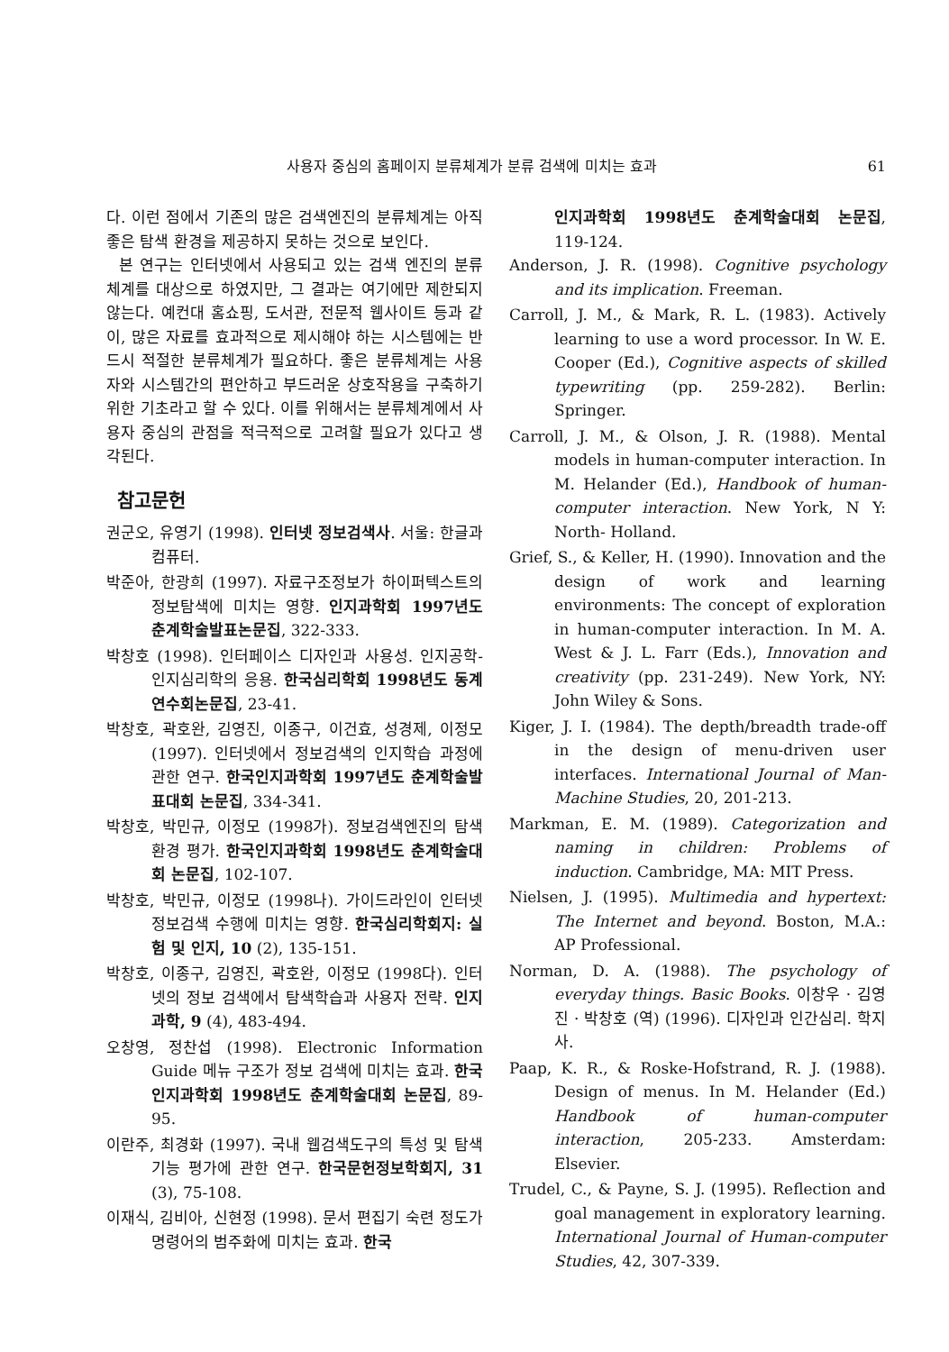사용자 중심의 홈페이지 분류체계가 분류 검색에 미치는 효과 61
다. 이런 점에서 기존의 많은 검색엔진의 분류체계는 아직 좋은 탐색 환경을 제공하지 못하는 것으로 보인다.
본 연구는 인터넷에서 사용되고 있는 검색 엔진의 분류체계를 대상으로 하였지만, 그 결과는 여기에만 제한되지 않는다. 예컨대 홈쇼핑, 도서관, 전문적 웹사이트 등과 같이, 많은 자료를 효과적으로 제시해야 하는 시스템에는 반드시 적절한 분류체계가 필요하다. 좋은 분류체계는 사용자와 시스템간의 편안하고 부드러운 상호작용을 구축하기 위한 기초라고 할 수 있다. 이를 위해서는 분류체계에서 사용자 중심의 관점을 적극적으로 고려할 필요가 있다고 생각된다.
참고문헌
권군오, 유영기 (1998). 인터넷 정보검색사. 서울: 한글과 컴퓨터.
박준아, 한광희 (1997). 자료구조정보가 하이퍼텍스트의 정보탐색에 미치는 영향. 인지과학회 1997년도 춘계학술발표논문집, 322-333.
박창호 (1998). 인터페이스 디자인과 사용성. 인지공학-인지심리학의 응용. 한국심리학회 1998년도 동계연수회논문집, 23-41.
박창호, 곽호완, 김영진, 이종구, 이건효, 성경제, 이정모 (1997). 인터넷에서 정보검색의 인지학습 과정에 관한 연구. 한국인지과학회 1997년도 춘계학술발표대회 논문집, 334-341.
박창호, 박민규, 이정모 (1998가). 정보검색엔진의 탐색환경 평가. 한국인지과학회 1998년도 춘계학술대회 논문집, 102-107.
박창호, 박민규, 이정모 (1998나). 가이드라인이 인터넷 정보검색 수행에 미치는 영향. 한국심리학회지: 실험 및 인지, 10 (2), 135-151.
박창호, 이종구, 김영진, 곽호완, 이정모 (1998다). 인터넷의 정보 검색에서 탐색학습과 사용자 전략. 인지과학, 9 (4), 483-494.
오창영, 정찬섭 (1998). Electronic Information Guide 메뉴 구조가 정보 검색에 미치는 효과. 한국인지과학회 1998년도 춘계학술대회 논문집, 89-95.
이란주, 최경화 (1997). 국내 웹검색도구의 특성 및 탐색 기능 평가에 관한 연구. 한국문헌정보학회지, 31 (3), 75-108.
이재식, 김비아, 신현정 (1998). 문서 편집기 숙련 정도가 명령어의 범주화에 미치는 효과. 한국
인지과학회 1998년도 춘계학술대회 논문집, 119-124.
Anderson, J. R. (1998). Cognitive psychology and its implication. Freeman.
Carroll, J. M., & Mark, R. L. (1983). Actively learning to use a word processor. In W. E. Cooper (Ed.), Cognitive aspects of skilled typewriting (pp. 259-282). Berlin: Springer.
Carroll, J. M., & Olson, J. R. (1988). Mental models in human-computer interaction. In M. Helander (Ed.), Handbook of human- computer interaction. New York, N Y: North- Holland.
Grief, S., & Keller, H. (1990). Innovation and the design of work and learning environments: The concept of exploration in human-computer interaction. In M. A. West & J. L. Farr (Eds.), Innovation and creativity (pp. 231-249). New York, NY: John Wiley & Sons.
Kiger, J. I. (1984). The depth/breadth trade-off in the design of menu-driven user interfaces. International Journal of Man-Machine Studies, 20, 201-213.
Markman, E. M. (1989). Categorization and naming in children: Problems of induction. Cambridge, MA: MIT Press.
Nielsen, J. (1995). Multimedia and hypertext: The Internet and beyond. Boston, M.A.: AP Professional.
Norman, D. A. (1988). The psychology of everyday things. Basic Books. 이창우 · 김영진 · 박창호 (역) (1996). 디자인과 인간심리. 학지사.
Paap, K. R., & Roske-Hofstrand, R. J. (1988). Design of menus. In M. Helander (Ed.) Handbook of human-computer interaction, 205-233. Amsterdam: Elsevier.
Trudel, C., & Payne, S. J. (1995). Reflection and goal management in exploratory learning. International Journal of Human-computer Studies, 42, 307-339.